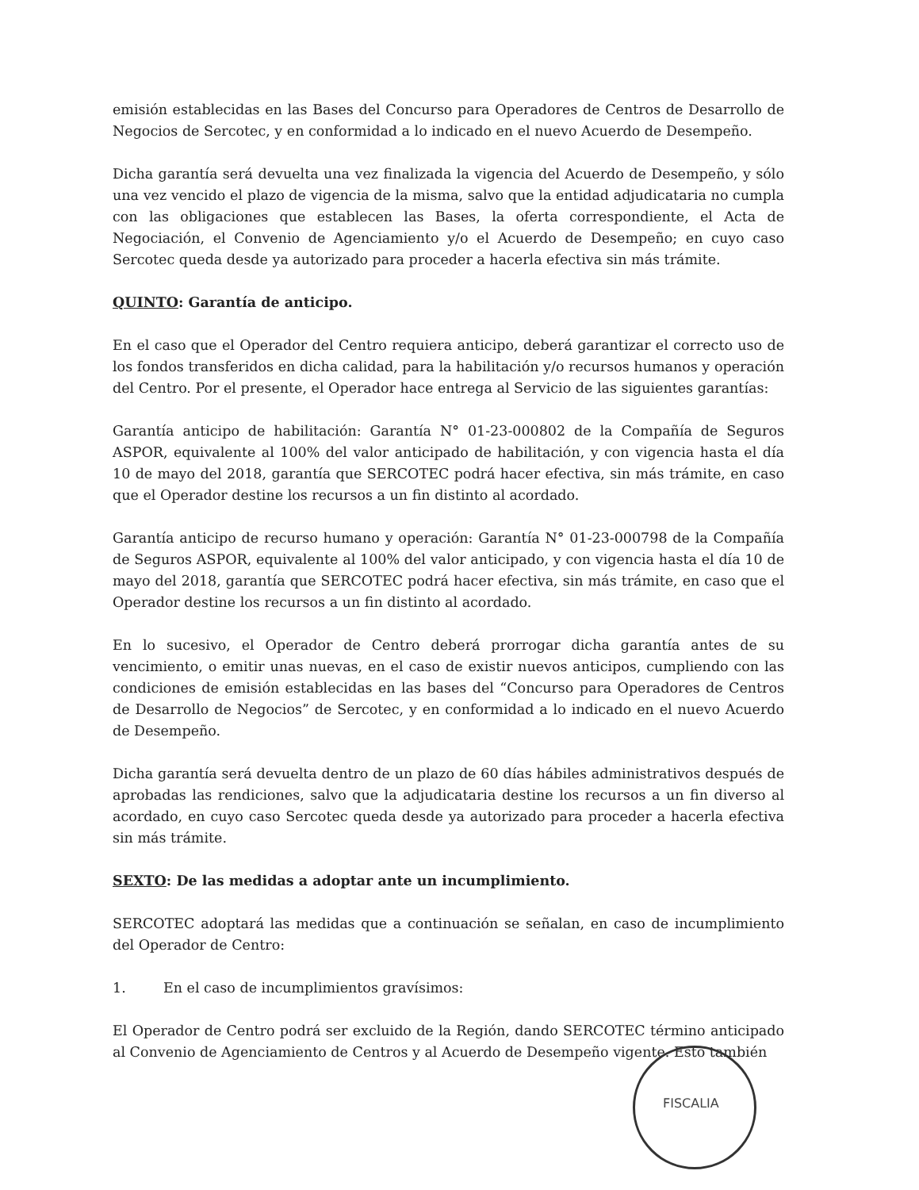emisión establecidas en las Bases del Concurso para Operadores de Centros de Desarrollo de Negocios de Sercotec, y en conformidad a lo indicado en el nuevo Acuerdo de Desempeño.
Dicha garantía será devuelta una vez finalizada la vigencia del Acuerdo de Desempeño, y sólo una vez vencido el plazo de vigencia de la misma, salvo que la entidad adjudicataria no cumpla con las obligaciones que establecen las Bases, la oferta correspondiente, el Acta de Negociación, el Convenio de Agenciamiento y/o el Acuerdo de Desempeño; en cuyo caso Sercotec queda desde ya autorizado para proceder a hacerla efectiva sin más trámite.
QUINTO: Garantía de anticipo.
En el caso que el Operador del Centro requiera anticipo, deberá garantizar el correcto uso de los fondos transferidos en dicha calidad, para la habilitación y/o recursos humanos y operación del Centro. Por el presente, el Operador hace entrega al Servicio de las siguientes garantías:
Garantía anticipo de habilitación: Garantía N° 01-23-000802 de la Compañía de Seguros ASPOR, equivalente al 100% del valor anticipado de habilitación, y con vigencia hasta el día 10 de mayo del 2018, garantía que SERCOTEC podrá hacer efectiva, sin más trámite, en caso que el Operador destine los recursos a un fin distinto al acordado.
Garantía anticipo de recurso humano y operación: Garantía N° 01-23-000798 de la Compañía de Seguros ASPOR, equivalente al 100% del valor anticipado, y con vigencia hasta el día 10 de mayo del 2018, garantía que SERCOTEC podrá hacer efectiva, sin más trámite, en caso que el Operador destine los recursos a un fin distinto al acordado.
En lo sucesivo, el Operador de Centro deberá prorrogar dicha garantía antes de su vencimiento, o emitir unas nuevas, en el caso de existir nuevos anticipos, cumpliendo con las condiciones de emisión establecidas en las bases del “Concurso para Operadores de Centros de Desarrollo de Negocios” de Sercotec, y en conformidad a lo indicado en el nuevo Acuerdo de Desempeño.
Dicha garantía será devuelta dentro de un plazo de 60 días hábiles administrativos después de aprobadas las rendiciones, salvo que la adjudicataria destine los recursos a un fin diverso al acordado, en cuyo caso Sercotec queda desde ya autorizado para proceder a hacerla efectiva sin más trámite.
SEXTO: De las medidas a adoptar ante un incumplimiento.
SERCOTEC adoptará las medidas que a continuación se señalan, en caso de incumplimiento del Operador de Centro:
1. En el caso de incumplimientos gravísimos:
El Operador de Centro podrá ser excluido de la Región, dando SERCOTEC término anticipado al Convenio de Agenciamiento de Centros y al Acuerdo de Desempeño vigente. Esto también
FISCALIA